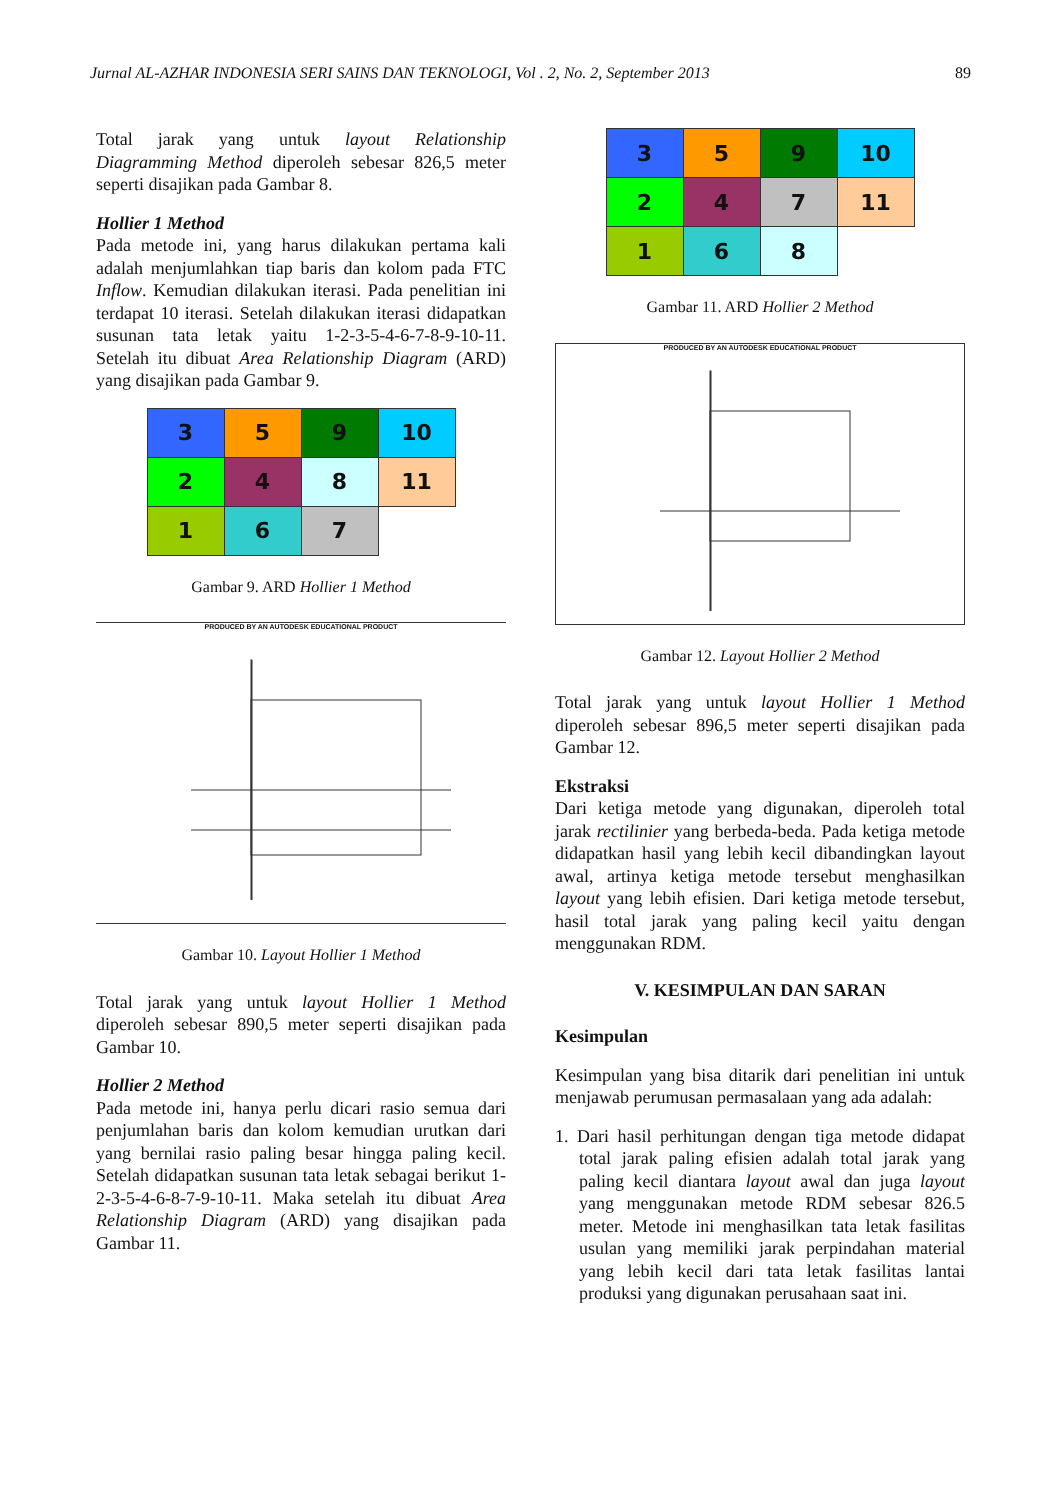Jurnal AL-AZHAR INDONESIA SERI SAINS DAN TEKNOLOGI, Vol . 2, No. 2, September 2013 89
Total jarak yang untuk layout Relationship Diagramming Method diperoleh sebesar 826,5 meter seperti disajikan pada Gambar 8.
Hollier 1 Method
Pada metode ini, yang harus dilakukan pertama kali adalah menjumlahkan tiap baris dan kolom pada FTC Inflow. Kemudian dilakukan iterasi. Pada penelitian ini terdapat 10 iterasi. Setelah dilakukan iterasi didapatkan susunan tata letak yaitu 1-2-3-5-4-6-7-8-9-10-11. Setelah itu dibuat Area Relationship Diagram (ARD) yang disajikan pada Gambar 9.
| 3 | 5 | 9 | 10 |
| 2 | 4 | 8 | 11 |
| 1 | 6 | 7 | |
Gambar 9. ARD Hollier 1 Method
PRODUCED BY AN AUTODESK EDUCATIONAL PRODUCT
Gambar 10. Layout Hollier 1 Method
Total jarak yang untuk layout Hollier 1 Method diperoleh sebesar 890,5 meter seperti disajikan pada Gambar 10.
Hollier 2 Method
Pada metode ini, hanya perlu dicari rasio semua dari penjumlahan baris dan kolom kemudian urutkan dari yang bernilai rasio paling besar hingga paling kecil. Setelah didapatkan susunan tata letak sebagai berikut 1-2-3-5-4-6-8-7-9-10-11. Maka setelah itu dibuat Area Relationship Diagram (ARD) yang disajikan pada Gambar 11.
| 3 | 5 | 9 | 10 |
| 2 | 4 | 7 | 11 |
| 1 | 6 | 8 | |
Gambar 11. ARD Hollier 2 Method
PRODUCED BY AN AUTODESK EDUCATIONAL PRODUCT
Gambar 12. Layout Hollier 2 Method
Total jarak yang untuk layout Hollier 1 Method diperoleh sebesar 896,5 meter seperti disajikan pada Gambar 12.
Ekstraksi
Dari ketiga metode yang digunakan, diperoleh total jarak rectilinier yang berbeda-beda. Pada ketiga metode didapatkan hasil yang lebih kecil dibandingkan layout awal, artinya ketiga metode tersebut menghasilkan layout yang lebih efisien. Dari ketiga metode tersebut, hasil total jarak yang paling kecil yaitu dengan menggunakan RDM.
V. KESIMPULAN DAN SARAN
Kesimpulan
Kesimpulan yang bisa ditarik dari penelitian ini untuk menjawab perumusan permasalaan yang ada adalah:
1. Dari hasil perhitungan dengan tiga metode didapat total jarak paling efisien adalah total jarak yang paling kecil diantara layout awal dan juga layout yang menggunakan metode RDM sebesar 826.5 meter. Metode ini menghasilkan tata letak fasilitas usulan yang memiliki jarak perpindahan material yang lebih kecil dari tata letak fasilitas lantai produksi yang digunakan perusahaan saat ini.